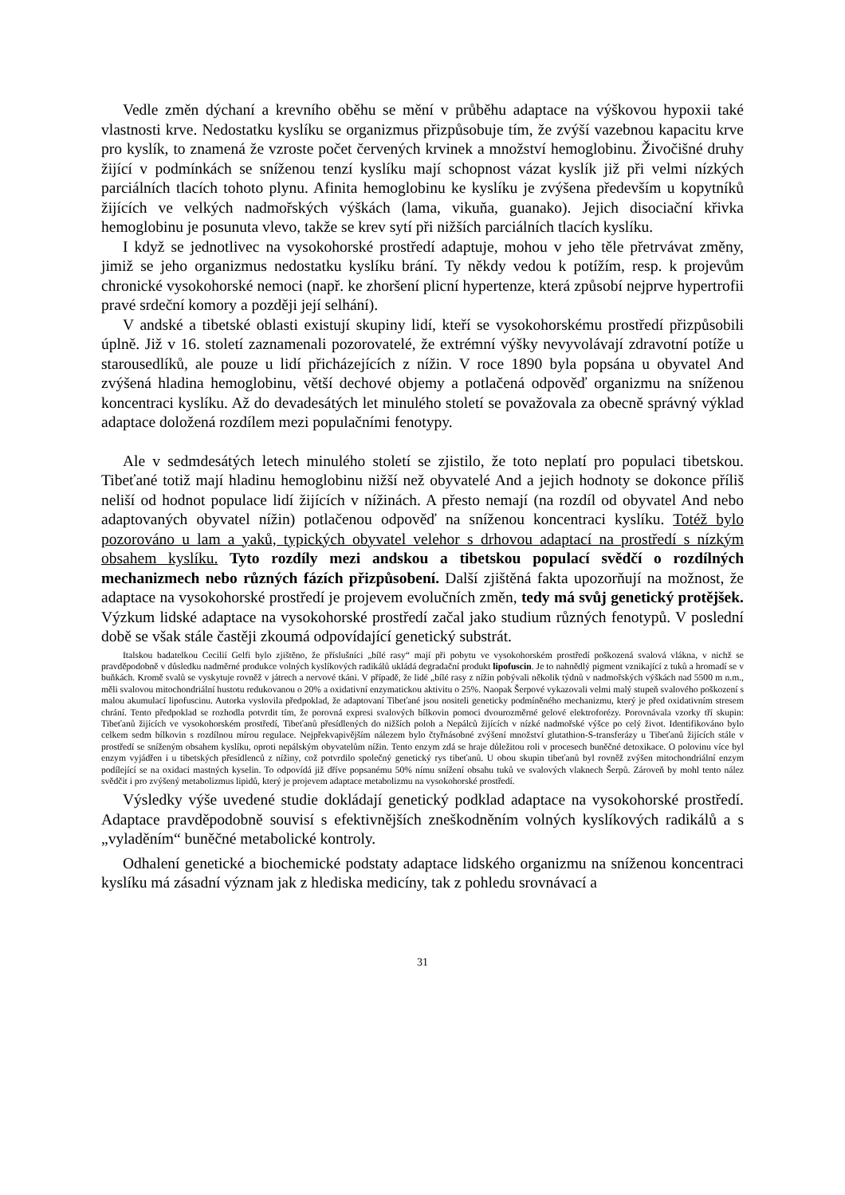Vedle změn dýchaní a krevního oběhu se mění v průběhu adaptace na výškovou hypoxii také vlastnosti krve. Nedostatku kyslíku se organizmus přizpůsobuje tím, že zvýší vazebnou kapacitu krve pro kyslík, to znamená že vzroste počet červených krvinek a množství hemoglobinu. Živočišné druhy žijící v podmínkách se sníženou tenzí kyslíku mají schopnost vázat kyslík již při velmi nízkých parciálních tlacích tohoto plynu. Afinita hemoglobinu ke kyslíku je zvýšena především u kopytníků žijících ve velkých nadmořských výškách (lama, vikuňa, guanako). Jejich disociační křivka hemoglobinu je posunuta vlevo, takže se krev sytí při nižších parciálních tlacích kyslíku.
I když se jednotlivec na vysokohorské prostředí adaptuje, mohou v jeho těle přetrvávat změny, jimiž se jeho organizmus nedostatku kyslíku brání. Ty někdy vedou k potížím, resp. k projevům chronické vysokohorské nemoci (např. ke zhoršení plicní hypertenze, která způsobí nejprve hypertrofii pravé srdeční komory a později její selhání).
V andské a tibetské oblasti existují skupiny lidí, kteří se vysokohorskému prostředí přizpůsobili úplně. Již v 16. století zaznamenali pozorovatelé, že extrémní výšky nevyvolávají zdravotní potíže u starousedlíků, ale pouze u lidí přicházejících z nížin. V roce 1890 byla popsána u obyvatel And zvýšená hladina hemoglobinu, větší dechové objemy a potlačená odpověď organizmu na sníženou koncentraci kyslíku. Až do devadesátých let minulého století se považovala za obecně správný výklad adaptace doložená rozdílem mezi populačními fenotypy.
Ale v sedmdesátých letech minulého století se zjistilo, že toto neplatí pro populaci tibetskou. Tibeťané totiž mají hladinu hemoglobinu nižší než obyvatelé And a jejich hodnoty se dokonce příliš neliší od hodnot populace lidí žijících v nížinách. A přesto nemají (na rozdíl od obyvatel And nebo adaptovaných obyvatel nížin) potlačenou odpověď na sníženou koncentraci kyslíku. Totéž bylo pozorováno u lam a yaků, typických obyvatel velehor s drhovou adaptací na prostředí s nízkým obsahem kyslíku. Tyto rozdíly mezi andskou a tibetskou populací svědčí o rozdílných mechanizmech nebo různých fázích přizpůsobení. Další zjištěná fakta upozorňují na možnost, že adaptace na vysokohorské prostředí je projevem evolučních změn, tedy má svůj genetický protějšek. Výzkum lidské adaptace na vysokohorské prostředí začal jako studium různých fenotypů. V poslední době se však stále častěji zkoumá odpovídající genetický substrát.
Italskou badatelkou Cecilií Gelfi bylo zjištěno, že příslušníci „bílé rasy“ mají při pobytu ve vysokohorském prostředí poškozená svalová vlákna, v nichž se pravděpodobně v důsledku nadměrné produkce volných kyslíkových radikálů ukládá degradační produkt lipofuscin. Je to nahnědlý pigment vznikající z tuků a hromadí se v buňkách. Kromě svalů se vyskytuje rovněž v játrech a nervové tkáni. V případě, že lidé „bílé rasy z nížin pobývali několik týdnů v nadmořských výškách nad 5500 m n.m., měli svalovou mitochondriální hustotu redukovanou o 20% a oxidativní enzymatickou aktivitu o 25%. Naopak Šerpové vykazovali velmi malý stupeň svalového poškození s malou akumulací lipofuscinu. Autorka vyslovila předpoklad, že adaptovaní Tibeťané jsou nositeli geneticky podmíněného mechanizmu, který je před oxidativním stresem chrání. Tento předpoklad se rozhodla potvrdit tím, že porovná expresi svalových bílkovin pomoci dvourozměrné gelové elektroforézy. Porovnávala vzorky tří skupin: Tibeťanů žijících ve vysokohorském prostředí, Tibeťanů přesídlených do nižších poloh a Nepálců žijících v nízké nadmořské výšce po celý život. Identifikováno bylo celkem sedm bílkovin s rozdílnou mírou regulace. Nejpřekvapivějším nálezem bylo čtyřnásobné zvýšení množství glutathion-S-transferázy u Tibeťanů žijících stále v prostředí se sníženým obsahem kyslíku, oproti nepálským obyvatelům nížin. Tento enzym zdá se hraje důležitou roli v procesech buněčné detoxikace. O polovinu více byl enzym vyjádřen i u tibetských přesídlenců z nížiny, což potvrdilo společný genetický rys tibeťanů. U obou skupin tibeťanů byl rovněž zvýšen mitochondriální enzym podílející se na oxidaci mastných kyselin. To odpovídá již dříve popsanému 50% nímu snížení obsahu tuků ve svalových vlaknech Šerpů. Zároveň by mohl tento nález svědčit i pro zvýšený metabolizmus lipidů, který je projevem adaptace metabolizmu na vysokohorské prostředí.
Výsledky výše uvedené studie dokládají genetický podklad adaptace na vysokohorské prostředí. Adaptace pravděpodobně souvisí s efektivnějších zneškodněním volných kyslíkových radikálů a s „vyladěním“ buněčné metabolické kontroly.
Odhalení genetické a biochemické podstaty adaptace lidského organizmu na sníženou koncentraci kyslíku má zásadní význam jak z hlediska medicíny, tak z pohledu srovnávací a
31